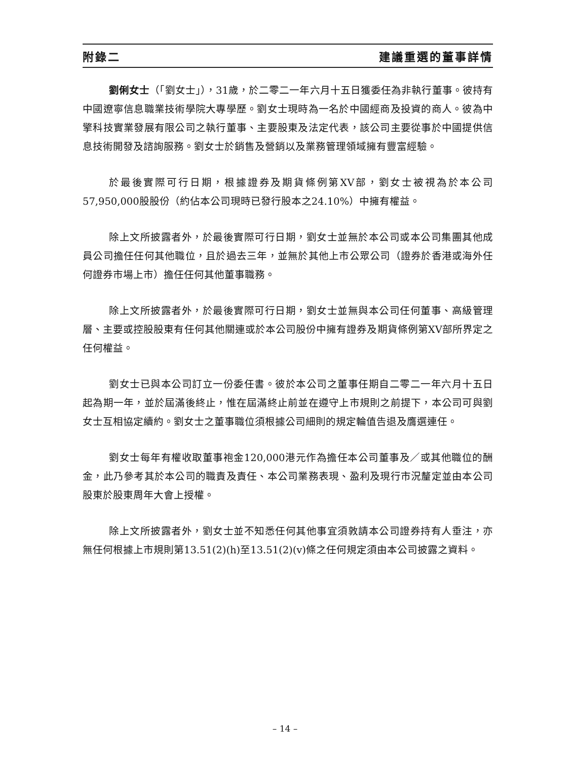附錄二 建議重選的董事詳情
劉俐女士（「劉女士」），31歲，於二零二一年六月十五日獲委任為非執行董事。彼持有中國遼寧信息職業技術學院大專學歷。劉女士現時為一名於中國經商及投資的商人。彼為中擎科技實業發展有限公司之執行董事、主要股東及法定代表，該公司主要從事於中國提供信息技術開發及諮詢服務。劉女士於銷售及營銷以及業務管理領域擁有豐富經驗。
於最後實際可行日期，根據證券及期貨條例第XV部，劉女士被視為於本公司57,950,000股股份（約佔本公司現時已發行股本之24.10%）中擁有權益。
除上文所披露者外，於最後實際可行日期，劉女士並無於本公司或本公司集團其他成員公司擔任任何其他職位，且於過去三年，並無於其他上市公眾公司（證券於香港或海外任何證券市場上市）擔任任何其他董事職務。
除上文所披露者外，於最後實際可行日期，劉女士並無與本公司任何董事、高級管理層、主要或控股股東有任何其他關連或於本公司股份中擁有證券及期貨條例第XV部所界定之任何權益。
劉女士已與本公司訂立一份委任書。彼於本公司之董事任期自二零二一年六月十五日起為期一年，並於屆滿後終止，惟在屆滿終止前並在遵守上市規則之前提下，本公司可與劉女士互相協定續約。劉女士之董事職位須根據公司細則的規定輪值告退及膺選連任。
劉女士每年有權收取董事袍金120,000港元作為擔任本公司董事及／或其他職位的酬金，此乃參考其於本公司的職責及責任、本公司業務表現、盈利及現行市況釐定並由本公司股東於股東周年大會上授權。
除上文所披露者外，劉女士並不知悉任何其他事宜須敦請本公司證券持有人垂注，亦無任何根據上市規則第13.51(2)(h)至13.51(2)(v)條之任何規定須由本公司披露之資料。
– 14 –